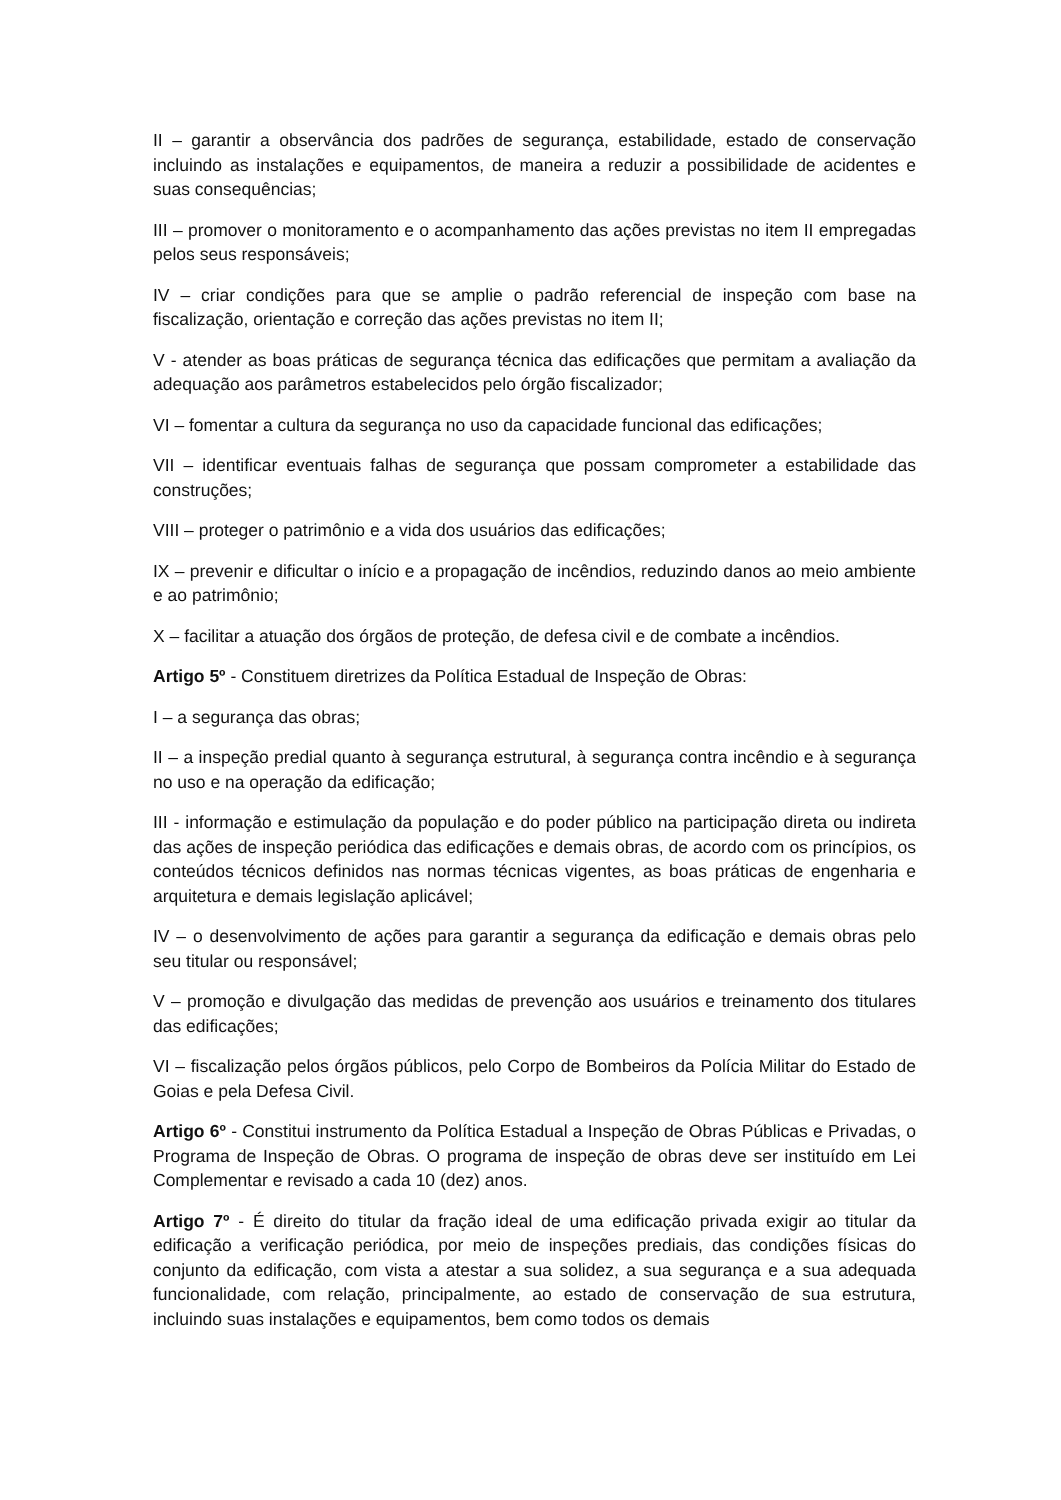II – garantir a observância dos padrões de segurança, estabilidade, estado de conservação incluindo as instalações e equipamentos, de maneira a reduzir a possibilidade de acidentes e suas consequências;
III – promover o monitoramento e o acompanhamento das ações previstas no item II empregadas pelos seus responsáveis;
IV – criar condições para que se amplie o padrão referencial de inspeção com base na fiscalização, orientação e correção das ações previstas no item II;
V - atender as boas práticas de segurança técnica das edificações que permitam a avaliação da adequação aos parâmetros estabelecidos pelo órgão fiscalizador;
VI – fomentar a cultura da segurança no uso da capacidade funcional das edificações;
VII – identificar eventuais falhas de segurança que possam comprometer a estabilidade das construções;
VIII – proteger o patrimônio e a vida dos usuários das edificações;
IX – prevenir e dificultar o início e a propagação de incêndios, reduzindo danos ao meio ambiente e ao patrimônio;
X – facilitar a atuação dos órgãos de proteção, de defesa civil e de combate a incêndios.
Artigo 5º - Constituem diretrizes da Política Estadual de Inspeção de Obras:
I – a segurança das obras;
II – a inspeção predial quanto à segurança estrutural, à segurança contra incêndio e à segurança no uso e na operação da edificação;
III - informação e estimulação da população e do poder público na participação direta ou indireta das ações de inspeção periódica das edificações e demais obras, de acordo com os princípios, os conteúdos técnicos definidos nas normas técnicas vigentes, as boas práticas de engenharia e arquitetura e demais legislação aplicável;
IV – o desenvolvimento de ações para garantir a segurança da edificação e demais obras pelo seu titular ou responsável;
V – promoção e divulgação das medidas de prevenção aos usuários e treinamento dos titulares das edificações;
VI – fiscalização pelos órgãos públicos, pelo Corpo de Bombeiros da Polícia Militar do Estado de Goias e pela Defesa Civil.
Artigo 6º - Constitui instrumento da Política Estadual a Inspeção de Obras Públicas e Privadas, o Programa de Inspeção de Obras. O programa de inspeção de obras deve ser instituído em Lei Complementar e revisado a cada 10 (dez) anos.
Artigo 7º - É direito do titular da fração ideal de uma edificação privada exigir ao titular da edificação a verificação periódica, por meio de inspeções prediais, das condições físicas do conjunto da edificação, com vista a atestar a sua solidez, a sua segurança e a sua adequada funcionalidade, com relação, principalmente, ao estado de conservação de sua estrutura, incluindo suas instalações e equipamentos, bem como todos os demais